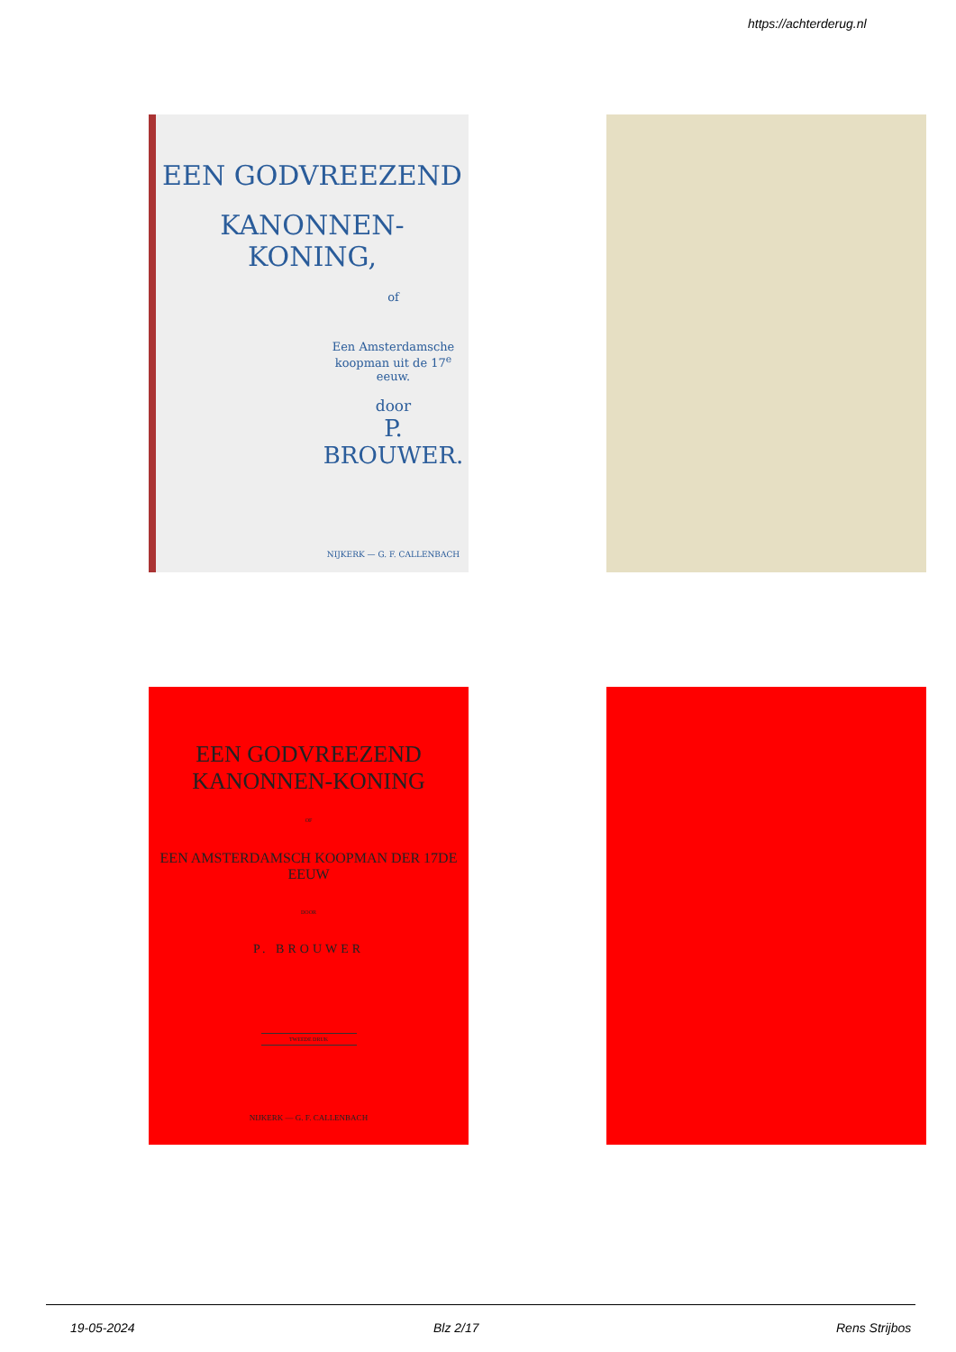https://achterderug.nl
EEN GODVREEZEND
KANONNEN-KONING,
of
Een Amsterdamsche
koopman uit de 17<sup>e</sup> eeuw.
door
P. BROUWER.
NIJKERK — G. F. CALLENBACH
EEN GODVREEZEND KANONNEN-KONING
OF
EEN AMSTERDAMSCH KOOPMAN DER 17DE EEUW
DOOR
P. BROUWER
TWEEDE DRUK
NIJKERK — G. F. CALLENBACH
19-05-2024 Blz 2/17 Rens Strijbos